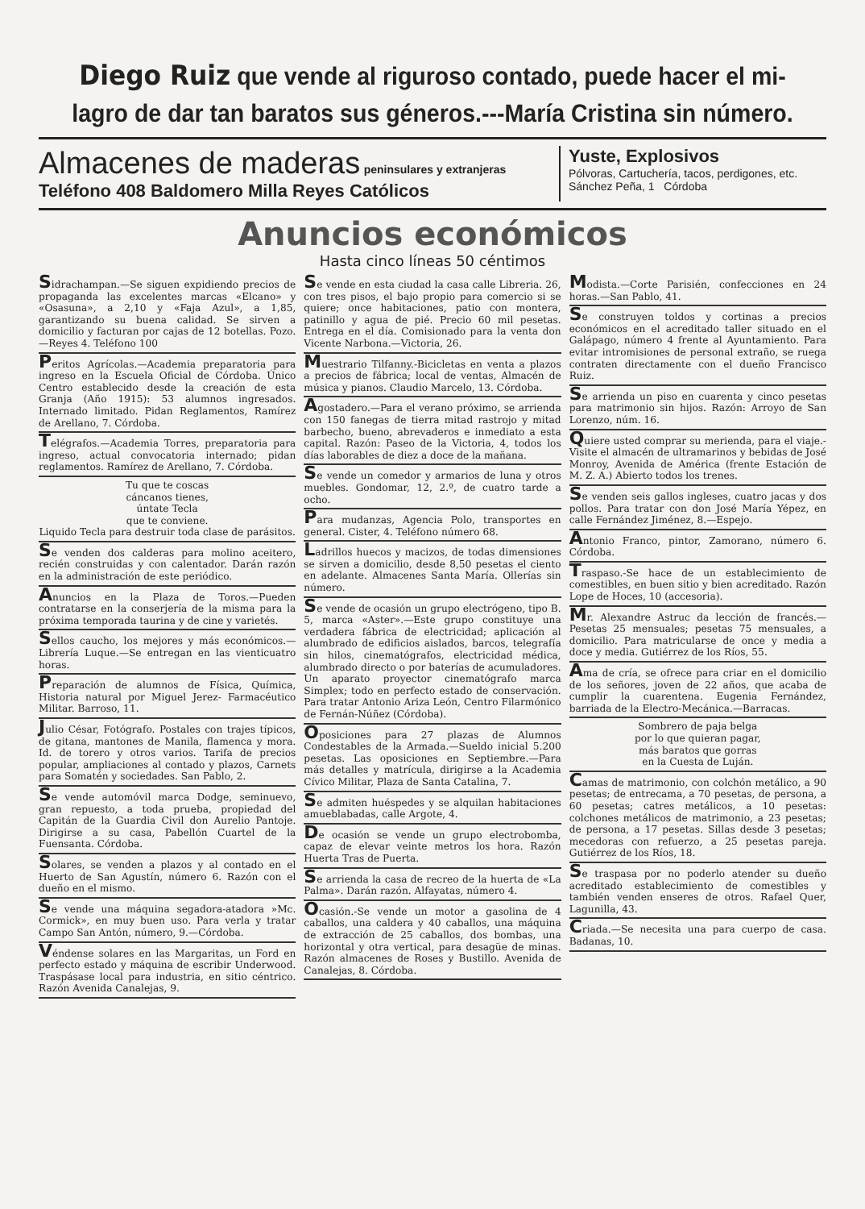Diego Ruiz que vende al riguroso contado, puede hacer el mi- lagro de dar tan baratos sus géneros.---María Cristina sin número.
Almacenes de maderas peninsulares y extranjeras
Teléfono 408 Baldomero Milla Reyes Católicos
Yuste, Explosivos
Pólvoras, Cartuchería, tacos, perdigones, etc.
Sánchez Peña, 1 Córdoba
Anuncios económicos
Hasta cinco líneas 50 céntimos
Sidrachampan.—Se siguen expidiendo precios de propaganda las excelentes marcas «Elcano» y «Osasuna», a 2,10 y «Faja Azul», a 1,85, garantizando su buena calidad. Se sirven a domicilio y facturan por cajas de 12 botellas. Pozo.—Reyes 4. Teléfono 100
Peritos Agrícolas.—Academia preparatoria para ingreso en la Escuela Oficial de Córdoba. Único Centro establecido desde la creación de esta Granja (Año 1915): 53 alumnos ingresados. Internado limitado. Pidan Reglamentos, Ramírez de Arellano, 7. Córdoba.
Telégrafos.—Academia Torres, preparatoria para ingreso, actual convocatoria internado; pidan reglamentos. Ramírez de Arellano, 7. Córdoba.
Tu que te coscas
cáncanos tienes,
úntate Tecla
que te conviene.
Liquido Tecla para destruir toda clase de parásitos.
Se venden dos calderas para molino aceitero, recién construidas y con calentador. Darán razón en la administración de este periódico.
Anuncios en la Plaza de Toros.—Pueden contratarse en la conserjería de la misma para la próxima temporada taurina y de cine y varietés.
Sellos caucho, los mejores y más económicos.—Librería Luque.—Se entregan en las vienticuatro horas.
Preparación de alumnos de Física, Química, Historia natural por Miguel Jerez- Farmacéutico Militar. Barroso, 11.
Julio César, Fotógrafo. Postales con trajes típicos, de gitana, mantones de Manila, flamenca y mora. Id. de torero y otros varios. Tarifa de precios popular, ampliaciones al contado y plazos, Carnets para Somatén y sociedades. San Pablo, 2.
Se vende automóvil marca Dodge, seminuevo, gran repuesto, a toda prueba, propiedad del Capitán de la Guardia Civil don Aurelio Pantoje. Dirigirse a su casa, Pabellón Cuartel de la Fuensanta. Córdoba.
Solares, se venden a plazos y al contado en el Huerto de San Agustín, número 6. Razón con el dueño en el mismo.
Se vende una máquina segadora-atadora »Mc. Cormick», en muy buen uso. Para verla y tratar Campo San Antón, número, 9.—Córdoba.
Véndense solares en las Margaritas, un Ford en perfecto estado y máquina de escribir Underwood. Traspásase local para industria, en sitio céntrico. Razón Avenida Canalejas, 9.
Se vende en esta ciudad la casa calle Libreria. 26, con tres pisos, el bajo propio para comercio si se quiere; once habitaciones, patio con montera, patinillo y agua de pié. Precio 60 mil pesetas. Entrega en el día. Comisionado para la venta don Vicente Narbona.—Victoria, 26.
Muestrario Tilfanny.-Bicicletas en venta a plazos a precios de fábrica; local de ventas, Almacén de música y pianos. Claudio Marcelo, 13. Córdoba.
Agostadero.—Para el verano próximo, se arrienda con 150 fanegas de tierra mitad rastrojo y mitad barbecho, bueno, abrevaderos e inmediato a esta capital. Razón: Paseo de la Victoria, 4, todos los días laborables de diez a doce de la mañana.
Se vende un comedor y armarios de luna y otros muebles. Gondomar, 12, 2.º, de cuatro tarde a ocho.
Para mudanzas, Agencia Polo, transportes en general. Cister, 4. Teléfono número 68.
Ladrillos huecos y macizos, de todas dimensiones se sirven a domicilio, desde 8,50 pesetas el ciento en adelante. Almacenes Santa María. Ollerías sin número.
Se vende de ocasión un grupo electrógeno, tipo B. 5, marca «Aster».—Este grupo constituye una verdadera fábrica de electricidad; aplicación al alumbrado de edificios aislados, barcos, telegrafía sin hilos, cinematógrafos, electricidad médica, alumbrado directo o por baterías de acumuladores. Un aparato proyector cinematógrafo marca Simplex; todo en perfecto estado de conservación. Para tratar Antonio Ariza León, Centro Filarmónico de Fernán-Núñez (Córdoba).
Oposiciones para 27 plazas de Alumnos Condestables de la Armada.—Sueldo inicial 5.200 pesetas. Las oposiciones en Septiembre.—Para más detalles y matrícula, dirigirse a la Academia Cívico Militar, Plaza de Santa Catalina, 7.
Se admiten huéspedes y se alquilan habitaciones amueblabadas, calle Argote, 4.
De ocasión se vende un grupo electrobomba, capaz de elevar veinte metros los hora. Razón Huerta Tras de Puerta.
Se arrienda la casa de recreo de la huerta de «La Palma». Darán razón. Alfayatas, número 4.
Ocasión.-Se vende un motor a gasolina de 4 caballos, una caldera y 40 caballos, una máquina de extracción de 25 caballos, dos bombas, una horizontal y otra vertical, para desagüe de minas. Razón almacenes de Roses y Bustillo. Avenida de Canalejas, 8. Córdoba.
Modista.—Corte Parisién, confecciones en 24 horas.—San Pablo, 41.
Se construyen toldos y cortinas a precios económicos en el acreditado taller situado en el Galápago, número 4 frente al Ayuntamiento. Para evitar intromisiones de personal extraño, se ruega contraten directamente con el dueño Francisco Ruiz.
Se arrienda un piso en cuarenta y cinco pesetas para matrimonio sin hijos. Razón: Arroyo de San Lorenzo, núm. 16.
Quiere usted comprar su merienda, para el viaje.-Visite el almacén de ultramarinos y bebidas de José Monroy, Avenida de América (frente Estación de M. Z. A.) Abierto todos los trenes.
Se venden seis gallos ingleses, cuatro jacas y dos pollos. Para tratar con don José María Yépez, en calle Fernández Jiménez, 8.—Espejo.
Antonio Franco, pintor, Zamorano, número 6. Córdoba.
Traspaso.-Se hace de un establecimiento de comestibles, en buen sitio y bien acreditado. Razón Lope de Hoces, 10 (accesoria).
Mr. Alexandre Astruc da lección de francés.—Pesetas 25 mensuales; pesetas 75 mensuales, a domicilio. Para matricularse de once y media a doce y media. Gutiérrez de los Ríos, 55.
Ama de cría, se ofrece para criar en el domicilio de los señores, joven de 22 años, que acaba de cumplir la cuarentena. Eugenia Fernández, barriada de la Electro-Mecánica.—Barracas.
Sombrero de paja belga
por lo que quieran pagar,
más baratos que gorras
en la Cuesta de Luján.
Camas de matrimonio, con colchón metálico, a 90 pesetas; de entrecama, a 70 pesetas, de persona, a 60 pesetas; catres metálicos, a 10 pesetas: colchones metálicos de matrimonio, a 23 pesetas; de persona, a 17 pesetas. Sillas desde 3 pesetas; mecedoras con refuerzo, a 25 pesetas pareja. Gutiérrez de los Ríos, 18.
Se traspasa por no poderlo atender su dueño acreditado establecimiento de comestibles y también venden enseres de otros. Rafael Quer, Lagunilla, 43.
Criada.—Se necesita una para cuerpo de casa. Badanas, 10.